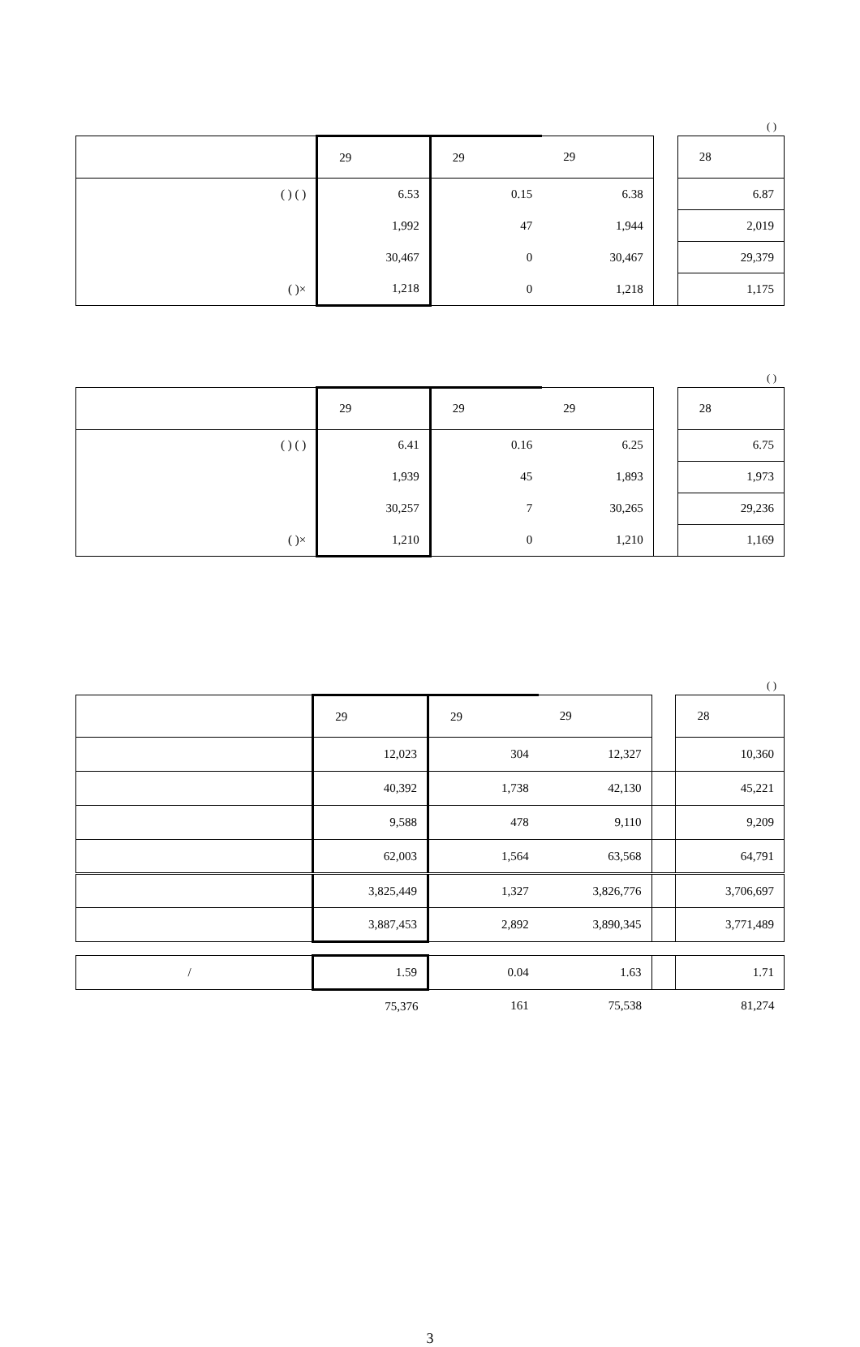( )
| | 29 | 29 | 29 | | 28 |
| ( ) ( ) | 6.53 | 0.15 | 6.38 | | 6.87 |
| | 1,992 | 47 | 1,944 | | 2,019 |
| | 30,467 | 0 | 30,467 | | 29,379 |
| ( )× | 1,218 | 0 | 1,218 | | 1,175 |
( )
| | 29 | 29 | 29 | | 28 |
| ( ) ( ) | 6.41 | 0.16 | 6.25 | | 6.75 |
| | 1,939 | 45 | 1,893 | | 1,973 |
| | 30,257 | 7 | 30,265 | | 29,236 |
| ( )× | 1,210 | 0 | 1,210 | | 1,169 |
( )
| | 29 | 29 | 29 | | 28 |
| | 12,023 | 304 | 12,327 | | 10,360 |
| | 40,392 | 1,738 | 42,130 | | 45,221 |
| | 9,588 | 478 | 9,110 | | 9,209 |
| | 62,003 | 1,564 | 63,568 | | 64,791 |
| | 3,825,449 | 1,327 | 3,826,776 | | 3,706,697 |
| | 3,887,453 | 2,892 | 3,890,345 | | 3,771,489 |
| / | 1.59 | 0.04 | 1.63 | | 1.71 |
| | 75,376 | 161 | 75,538 | | 81,274 |
3